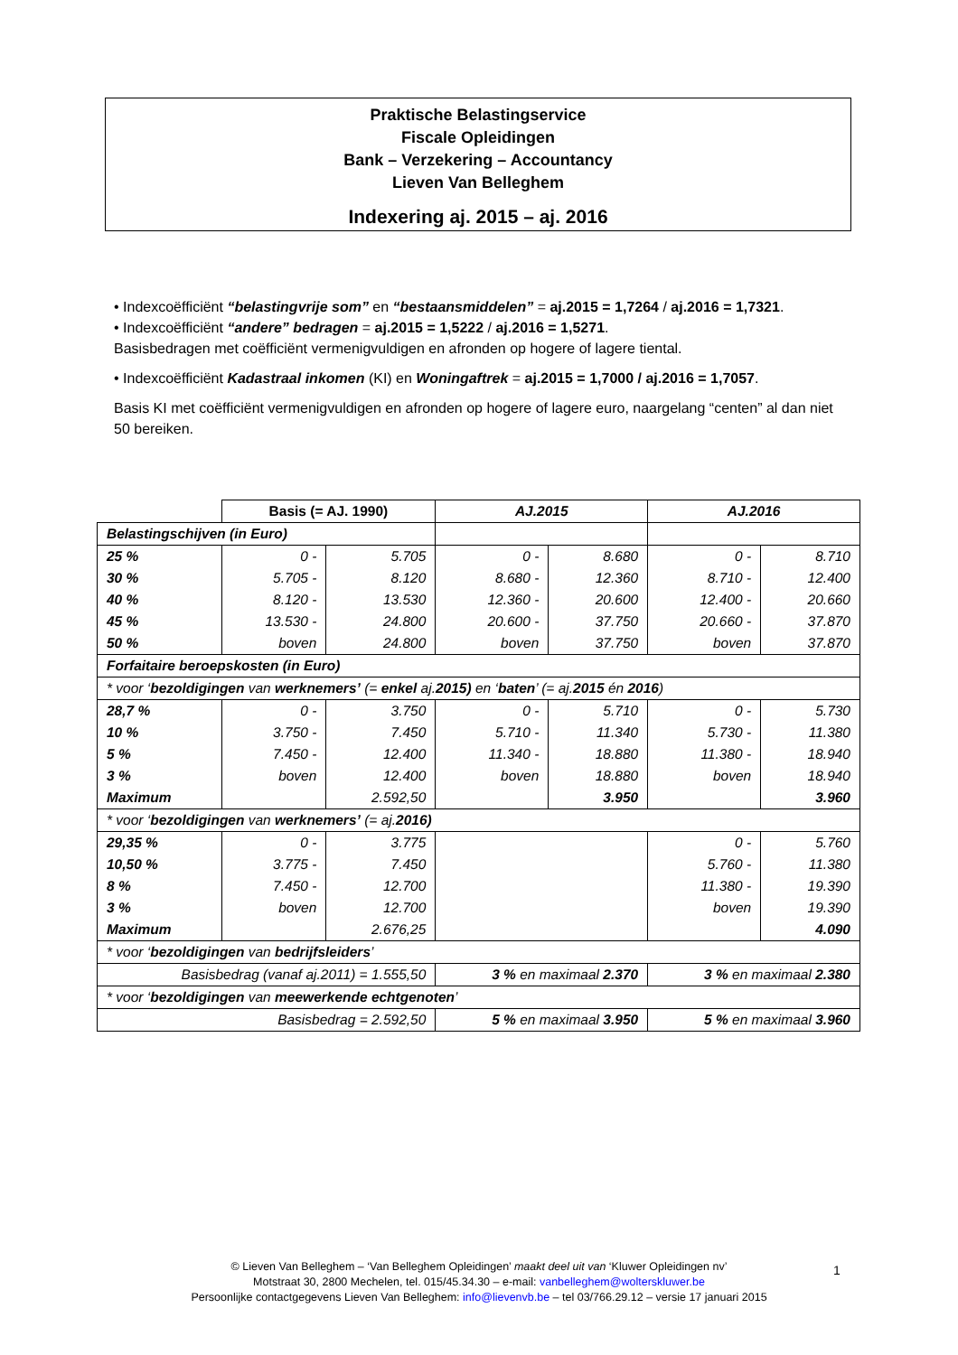Praktische Belastingservice
Fiscale Opleidingen
Bank – Verzekering – Accountancy
Lieven Van Belleghem
Indexering aj. 2015 – aj. 2016
• Indexcoëfficiënt “belastingvrije som” en “bestaansmiddelen” = aj.2015 = 1,7264 / aj.2016 = 1,7321.
• Indexcoëfficiënt “andere” bedragen = aj.2015 = 1,5222 / aj.2016 = 1,5271.
Basisbedragen met coëfficiënt vermenigvuldigen en afronden op hogere of lagere tiental.
• Indexcoëfficiënt Kadastraal inkomen (KI) en Woningaftrek = aj.2015 = 1,7000 / aj.2016 = 1,7057.
Basis KI met coëfficiënt vermenigvuldigen en afronden op hogere of lagere euro, naargelang “centen” al dan niet 50 bereiken.
| | Basis (= AJ. 1990) | | AJ.2015 | | AJ.2016 | |
| Belastingschijven (in Euro) | | | | | | |
| 25 % | 0 - | 5.705 | 0 - | 8.680 | 0 - | 8.710 |
| 30 % | 5.705 - | 8.120 | 8.680 - | 12.360 | 8.710 - | 12.400 |
| 40 % | 8.120 - | 13.530 | 12.360 - | 20.600 | 12.400 - | 20.660 |
| 45 % | 13.530 - | 24.800 | 20.600 - | 37.750 | 20.660 - | 37.870 |
| 50 % | boven | 24.800 | boven | 37.750 | boven | 37.870 |
| Forfaitaire beroepskosten (in Euro) | | | | | | |
| * voor ‘ bezoldigingen van werknemers’ (= enkel aj. 2015) en ‘ baten ’ (= aj. 2015 én 2016 ) | | | | | | |
| 28,7 % | 0 - | 3.750 | 0 - | 5.710 | 0 - | 5.730 |
| 10 % | 3.750 - | 7.450 | 5.710 - | 11.340 | 5.730 - | 11.380 |
| 5 % | 7.450 - | 12.400 | 11.340 - | 18.880 | 11.380 - | 18.940 |
| 3 % | boven | 12.400 | boven | 18.880 | boven | 18.940 |
| Maximum | | 2.592,50 | | 3.950 | | 3.960 |
| * voor ‘ bezoldigingen van werknemers’ (= aj. 2016) | | | | | | |
| 29,35 % | 0 - | 3.775 | | | 0 - | 5.760 |
| 10,50 % | 3.775 - | 7.450 | | | 5.760 - | 11.380 |
| 8 % | 7.450 - | 12.700 | | | 11.380 - | 19.390 |
| 3 % | boven | 12.700 | | | boven | 19.390 |
| Maximum | | 2.676,25 | | | | 4.090 |
| * voor ‘ bezoldigingen van bedrijfsleiders ’ | | | | | | |
| Basisbedrag (vanaf aj.2011) = 1.555,50 | | | 3 % en maximaal 2.370 | | 3 % en maximaal 2.380 | |
| * voor ‘ bezoldigingen van meewerkende echtgenoten ’ | | | | | | |
| Basisbedrag = 2.592,50 | | | 5 % en maximaal 3.950 | | 5 % en maximaal 3.960 | |
© Lieven Van Belleghem – ‘Van Belleghem Opleidingen’ maakt deel uit van ‘Kluwer Opleidingen nv’
Motstraat 30, 2800 Mechelen, tel. 015/45.34.30 – e-mail: vanbelleghem@wolterskluwer.be
Persoonlijke contactgegevens Lieven Van Belleghem: info@lievenvb.be – tel 03/766.29.12 – versie 17 januari 2015
1